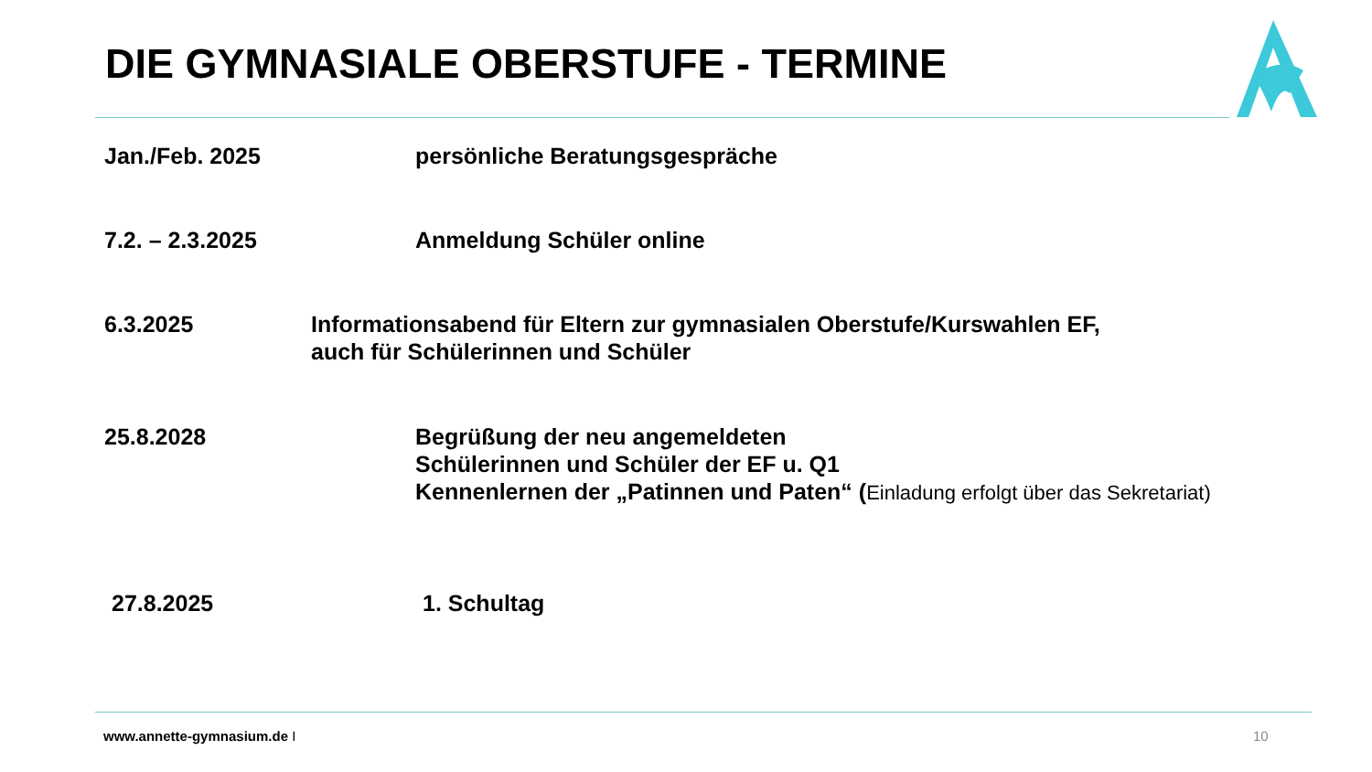DIE GYMNASIALE OBERSTUFE - TERMINE
Jan./Feb. 2025 persönliche Beratungsgespräche
7.2. – 2.3.2025 Anmeldung Schüler online
6.3.2025 Informationsabend für Eltern zur gymnasialen Oberstufe/Kurswahlen EF,
auch für Schülerinnen und Schüler
25.8.2028 Begrüßung der neu angemeldeten
Schülerinnen und Schüler der EF u. Q1
Kennenlernen der „Patinnen und Paten“ (Einladung erfolgt über das Sekretariat)
27.8.2025 1. Schultag
www.annette-gymnasium.de I 10